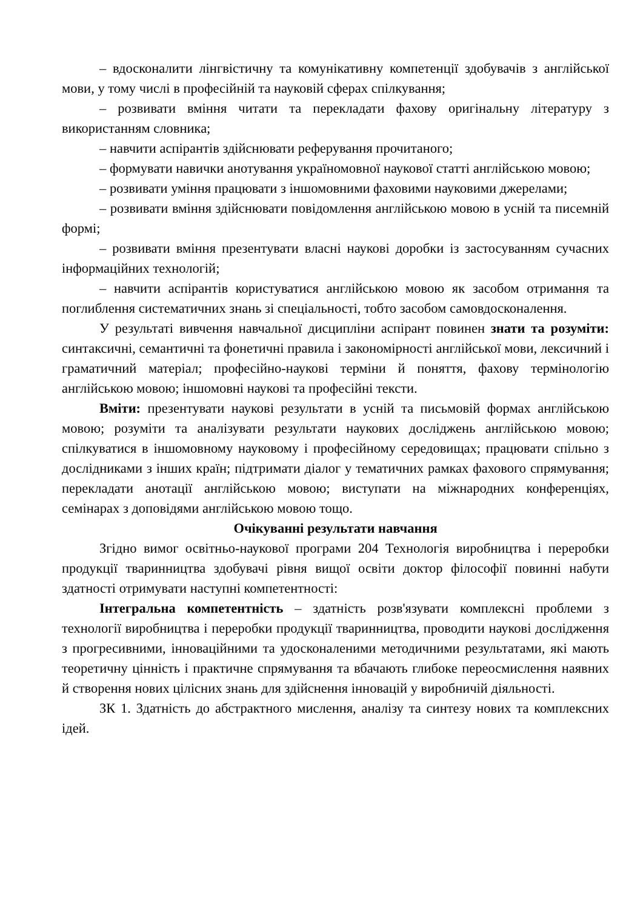– вдосконалити лінгвістичну та комунікативну компетенції здобувачів з англійської мови, у тому числі в професійній та науковій сферах спілкування;
– розвивати вміння читати та перекладати фахову оригінальну літературу з використанням словника;
– навчити аспірантів здійснювати реферування прочитаного;
– формувати навички анотування україномовної наукової статті англійською мовою;
– розвивати уміння працювати з іншомовними фаховими науковими джерелами;
– розвивати вміння здійснювати повідомлення англійською мовою в усній та писемній формі;
– розвивати вміння презентувати власні наукові доробки із застосуванням сучасних інформаційних технологій;
– навчити аспірантів користуватися англійською мовою як засобом отримання та поглиблення систематичних знань зі спеціальності, тобто засобом самовдосконалення.
У результаті вивчення навчальної дисципліни аспірант повинен знати та розуміти: синтаксичні, семантичні та фонетичні правила і закономірності англійської мови, лексичний і граматичний матеріал; професійно-наукові терміни й поняття, фахову термінологію англійською мовою; іншомовні наукові та професійні тексти.
Вміти: презентувати наукові результати в усній та письмовій формах англійською мовою; розуміти та аналізувати результати наукових досліджень англійською мовою; спілкуватися в іншомовному науковому і професійному середовищах; працювати спільно з дослідниками з інших країн; підтримати діалог у тематичних рамках фахового спрямування; перекладати анотації англійською мовою; виступати на міжнародних конференціях, семінарах з доповідями англійською мовою тощо.
Очікуванні результати навчання
Згідно вимог освітньо-наукової програми 204 Технологія виробництва і переробки продукції тваринництва здобувачі рівня вищої освіти доктор філософії повинні набути здатності отримувати наступні компетентності:
Інтегральна компетентність – здатність розв'язувати комплексні проблеми з технології виробництва і переробки продукції тваринництва, проводити наукові дослідження з прогресивними, інноваційними та удосконаленими методичними результатами, які мають теоретичну цінність і практичне спрямування та вбачають глибоке переосмислення наявних й створення нових цілісних знань для здійснення інновацій у виробничій діяльності.
ЗК 1. Здатність до абстрактного мислення, аналізу та синтезу нових та комплексних ідей.